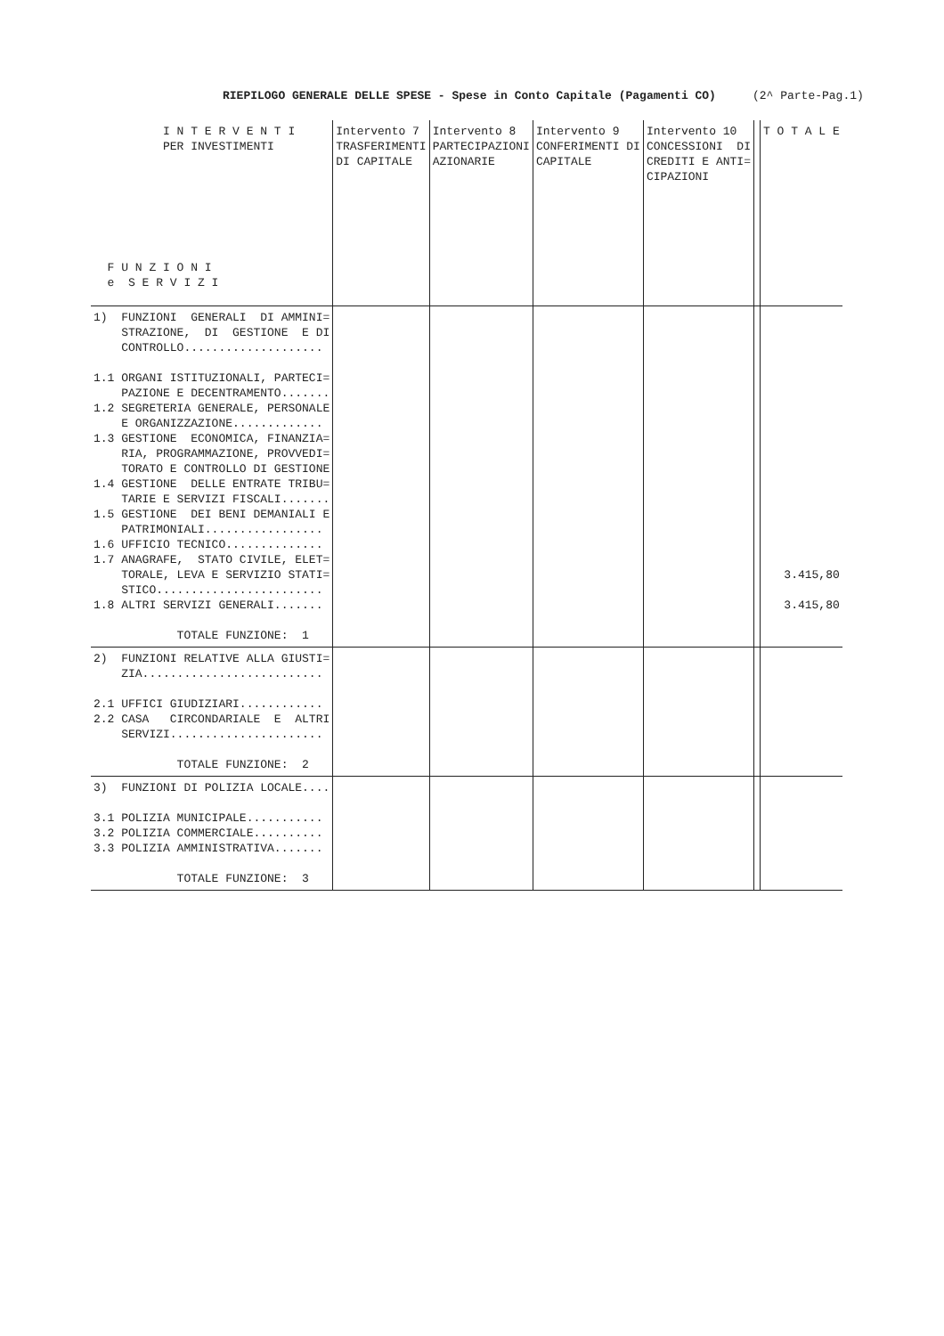RIEPILOGO GENERALE DELLE SPESE - Spese in Conto Capitale (Pagamenti CO) (2^ Parte-Pag.1)
| I N T E R V E N T I PER INVESTIMENTI F U N Z I O N I e S E R V I Z I | Intervento 7 TRASFERIMENTI DI CAPITALE | Intervento 8 PARTECIPAZIONI AZIONARIE | Intervento 9 CONFERIMENTI DI CAPITALE | Intervento 10 CONCESSIONI DI CREDITI E ANTI= CIPAZIONI | | T O T A L E |
| --- | --- | --- | --- | --- | --- | --- |
| 1) FUNZIONI GENERALI DI AMMINI= STRAZIONE, DI GESTIONE E DI CONTROLLO.................... 1.1 ORGANI ISTITUZIONALI, PARTECI= PAZIONE E DECENTRAMENTO....... 1.2 SEGRETERIA GENERALE, PERSONALE E ORGANIZZAZIONE............. 1.3 GESTIONE ECONOMICA, FINANZIA= RIA, PROGRAMMAZIONE, PROVVEDI= TORATO E CONTROLLO DI GESTIONE 1.4 GESTIONE DELLE ENTRATE TRIBU= TARIE E SERVIZI FISCALI....... 1.5 GESTIONE DEI BENI DEMANIALI E PATRIMONIALI................. 1.6 UFFICIO TECNICO.............. 1.7 ANAGRAFE, STATO CIVILE, ELET= TORALE, LEVA E SERVIZIO STATI= STICO........................ 1.8 ALTRI SERVIZI GENERALI....... TOTALE FUNZIONE: 1 | | | | | | 3.415,80 3.415,80 |
| 2) FUNZIONI RELATIVE ALLA GIUSTI= ZIA.......................... 2.1 UFFICI GIUDIZIARI............ 2.2 CASA CIRCONDARIALE E ALTRI SERVIZI...................... TOTALE FUNZIONE: 2 | | | | | | |
| 3) FUNZIONI DI POLIZIA LOCALE.... 3.1 POLIZIA MUNICIPALE........... 3.2 POLIZIA COMMERCIALE.......... 3.3 POLIZIA AMMINISTRATIVA....... TOTALE FUNZIONE: 3 | | | | | | |